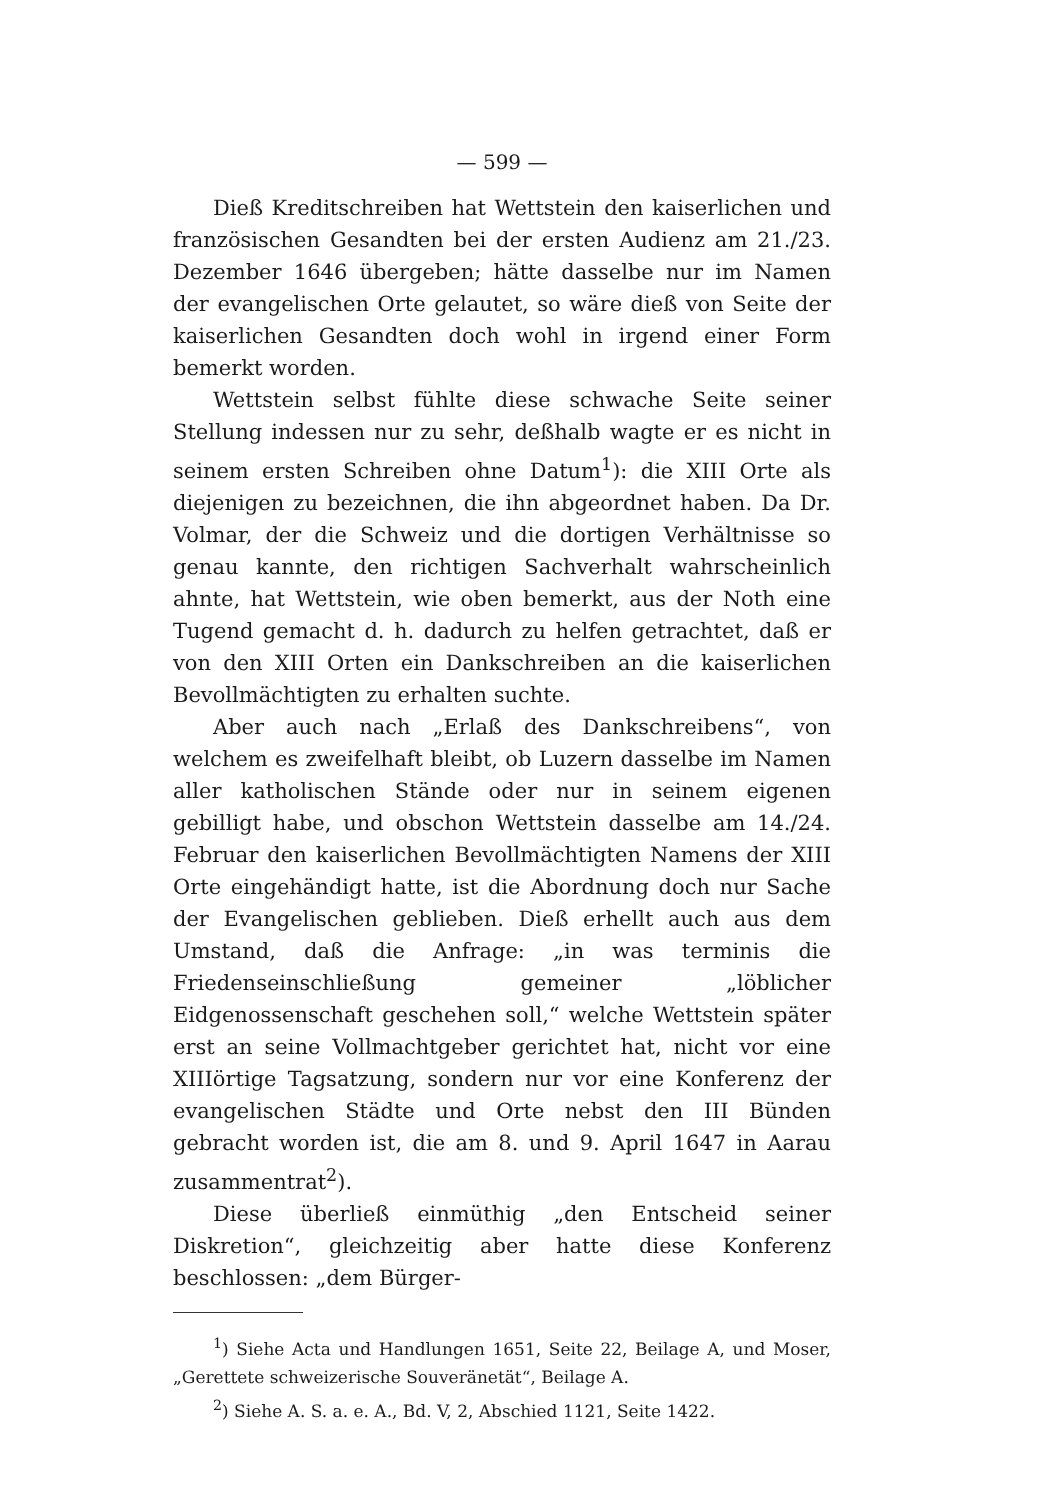— 599 —
Dieß Kreditschreiben hat Wettstein den kaiserlichen und französischen Gesandten bei der ersten Audienz am 21./23. Dezember 1646 übergeben; hätte dasselbe nur im Namen der evangelischen Orte gelautet, so wäre dieß von Seite der kaiserlichen Gesandten doch wohl in irgend einer Form bemerkt worden.
Wettstein selbst fühlte diese schwache Seite seiner Stellung indessen nur zu sehr, deßhalb wagte er es nicht in seinem ersten Schreiben ohne Datum<sup>1</sup>): die XIII Orte als diejenigen zu bezeichnen, die ihn abgeordnet haben. Da Dr. Volmar, der die Schweiz und die dortigen Verhältnisse so genau kannte, den richtigen Sachverhalt wahrscheinlich ahnte, hat Wettstein, wie oben bemerkt, aus der Noth eine Tugend gemacht d. h. dadurch zu helfen getrachtet, daß er von den XIII Orten ein Dankschreiben an die kaiserlichen Bevollmächtigten zu erhalten suchte.
Aber auch nach „Erlaß des Dankschreibens“, von welchem es zweifelhaft bleibt, ob Luzern dasselbe im Namen aller katholischen Stände oder nur in seinem eigenen gebilligt habe, und obschon Wettstein dasselbe am 14./24. Februar den kaiserlichen Bevollmächtigten Namens der XIII Orte eingehändigt hatte, ist die Abordnung doch nur Sache der Evangelischen geblieben. Dieß erhellt auch aus dem Umstand, daß die Anfrage: „in was terminis die Friedenseinschließung gemeiner „löblicher Eidgenossenschaft geschehen soll,“ welche Wettstein später erst an seine Vollmachtgeber gerichtet hat, nicht vor eine XIIIörtige Tagsatzung, sondern nur vor eine Konferenz der evangelischen Städte und Orte nebst den III Bünden gebracht worden ist, die am 8. und 9. April 1647 in Aarau zusammentrat<sup>2</sup>).
Diese überließ einmüthig „den Entscheid seiner Diskretion“, gleichzeitig aber hatte diese Konferenz beschlossen: „dem Bürger-
<sup>1</sup>) Siehe Acta und Handlungen 1651, Seite 22, Beilage A, und Moser, „Gerettete schweizerische Souveränetät“, Beilage A.
<sup>2</sup>) Siehe A. S. a. e. A., Bd. V, 2, Abschied 1121, Seite 1422.